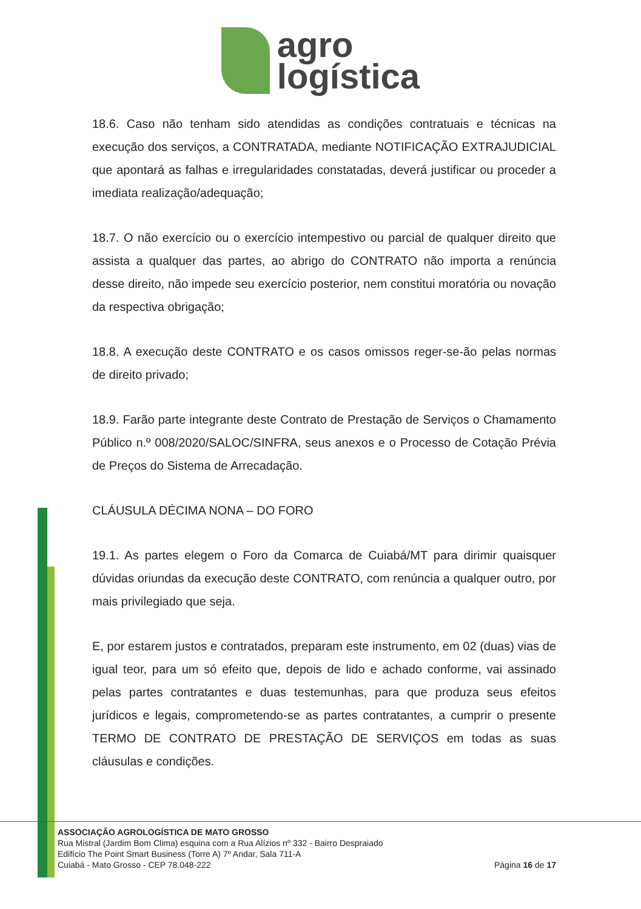agro
logística
18.6. Caso não tenham sido atendidas as condições contratuais e técnicas na execução dos serviços, a CONTRATADA, mediante NOTIFICAÇÃO EXTRAJUDICIAL que apontará as falhas e irregularidades constatadas, deverá justificar ou proceder a imediata realização/adequação;
18.7. O não exercício ou o exercício intempestivo ou parcial de qualquer direito que assista a qualquer das partes, ao abrigo do CONTRATO não importa a renúncia desse direito, não impede seu exercício posterior, nem constitui moratória ou novação da respectiva obrigação;
18.8. A execução deste CONTRATO e os casos omissos reger-se-ão pelas normas de direito privado;
18.9. Farão parte integrante deste Contrato de Prestação de Serviços o Chamamento Público n.º 008/2020/SALOC/SINFRA, seus anexos e o Processo de Cotação Prévia de Preços do Sistema de Arrecadação.
CLÁUSULA DÉCIMA NONA – DO FORO
19.1. As partes elegem o Foro da Comarca de Cuiabá/MT para dirimir quaisquer dúvidas oriundas da execução deste CONTRATO, com renúncia a qualquer outro, por mais privilegiado que seja.
E, por estarem justos e contratados, preparam este instrumento, em 02 (duas) vias de igual teor, para um só efeito que, depois de lido e achado conforme, vai assinado pelas partes contratantes e duas testemunhas, para que produza seus efeitos jurídicos e legais, comprometendo-se as partes contratantes, a cumprir o presente TERMO DE CONTRATO DE PRESTAÇÃO DE SERVIÇOS em todas as suas cláusulas e condições.
ASSOCIAÇÃO AGROLOGÍSTICA DE MATO GROSSO
Rua Mistral (Jardim Bom Clima) esquina com a Rua Alízios nº 332 - Bairro Despraiado
Edifício The Point Smart Business (Torre A) 7º Andar, Sala 711-A
Cuiabá - Mato Grosso - CEP 78.048-222
Página 16 de 17